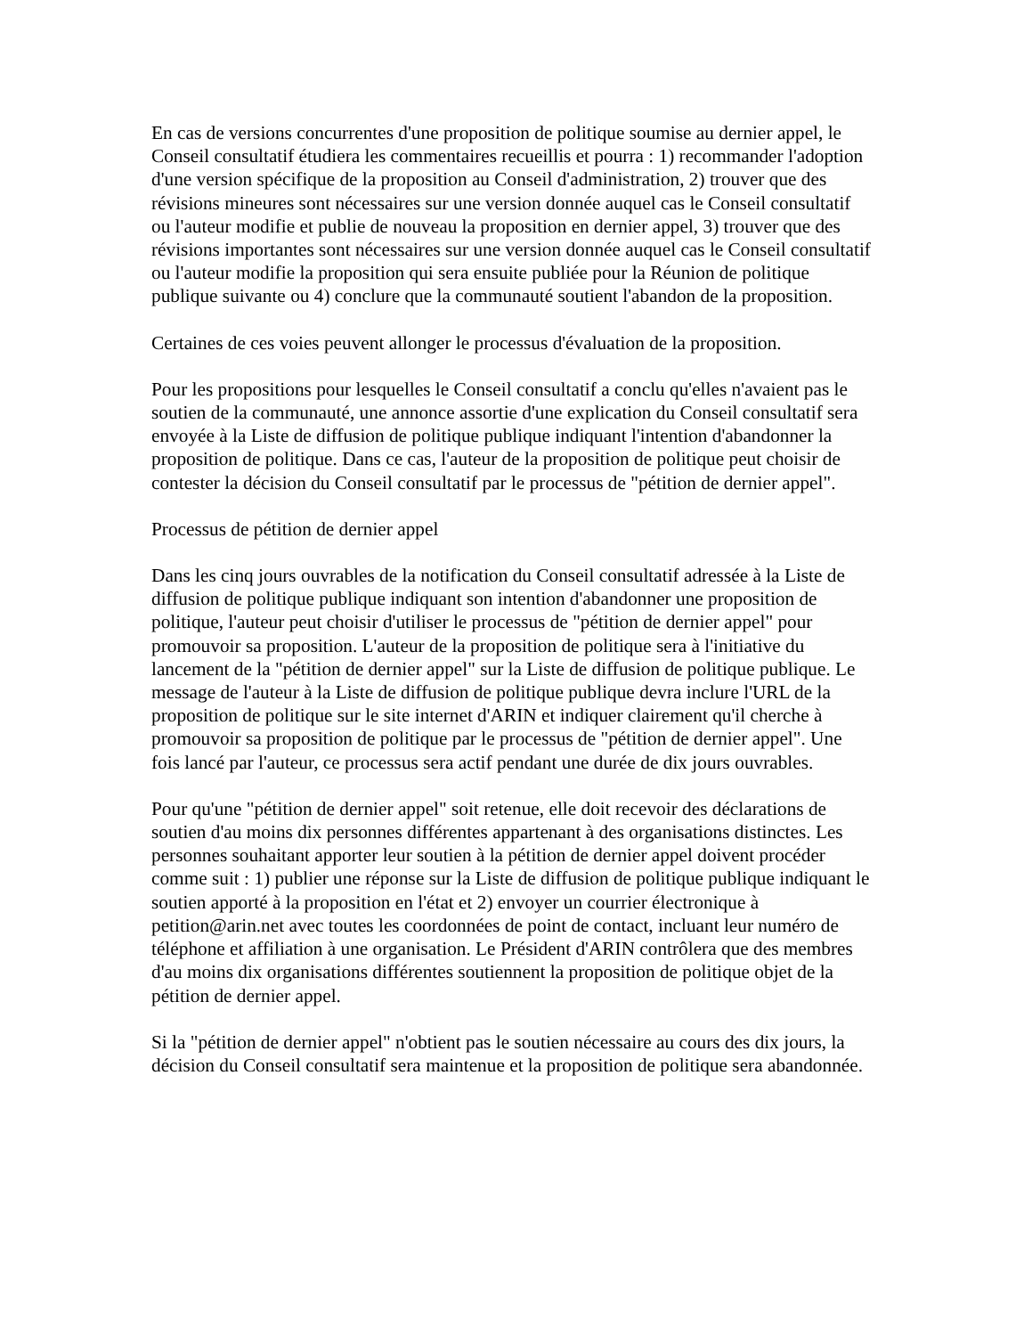En cas de versions concurrentes d'une proposition de politique soumise au dernier appel, le Conseil consultatif étudiera les commentaires recueillis et pourra : 1) recommander l'adoption d'une version spécifique de la proposition au Conseil d'administration, 2) trouver que des révisions mineures sont nécessaires sur une version donnée auquel cas le Conseil consultatif ou l'auteur modifie et publie de nouveau la proposition en dernier appel, 3) trouver que des révisions importantes sont nécessaires sur une version donnée auquel cas le Conseil consultatif ou l'auteur modifie la proposition qui sera ensuite publiée pour la Réunion de politique publique suivante ou 4) conclure que la communauté soutient l'abandon de la proposition.
Certaines de ces voies peuvent allonger le processus d'évaluation de la proposition.
Pour les propositions pour lesquelles le Conseil consultatif a conclu qu'elles n'avaient pas le soutien de la communauté, une annonce assortie d'une explication du Conseil consultatif sera envoyée à la Liste de diffusion de politique publique indiquant l'intention d'abandonner la proposition de politique. Dans ce cas, l'auteur de la proposition de politique peut choisir de contester la décision du Conseil consultatif par le processus de "pétition de dernier appel".
Processus de pétition de dernier appel
Dans les cinq jours ouvrables de la notification du Conseil consultatif adressée à la Liste de diffusion de politique publique indiquant son intention d'abandonner une proposition de politique, l'auteur peut choisir d'utiliser le processus de "pétition de dernier appel" pour promouvoir sa proposition. L'auteur de la proposition de politique sera à l'initiative du lancement de la "pétition de dernier appel" sur la Liste de diffusion de politique publique. Le message de l'auteur à la Liste de diffusion de politique publique devra inclure l'URL de la proposition de politique sur le site internet d'ARIN et indiquer clairement qu'il cherche à promouvoir sa proposition de politique par le processus de "pétition de dernier appel". Une fois lancé par l'auteur, ce processus sera actif pendant une durée de dix jours ouvrables.
Pour qu'une "pétition de dernier appel" soit retenue, elle doit recevoir des déclarations de soutien d'au moins dix personnes différentes appartenant à des organisations distinctes. Les personnes souhaitant apporter leur soutien à la pétition de dernier appel doivent procéder comme suit : 1) publier une réponse sur la Liste de diffusion de politique publique indiquant le soutien apporté à la proposition en l'état et 2) envoyer un courrier électronique à petition@arin.net avec toutes les coordonnées de point de contact, incluant leur numéro de téléphone et affiliation à une organisation. Le Président d'ARIN contrôlera que des membres d'au moins dix organisations différentes soutiennent la proposition de politique objet de la pétition de dernier appel.
Si la "pétition de dernier appel" n'obtient pas le soutien nécessaire au cours des dix jours, la décision du Conseil consultatif sera maintenue et la proposition de politique sera abandonnée.